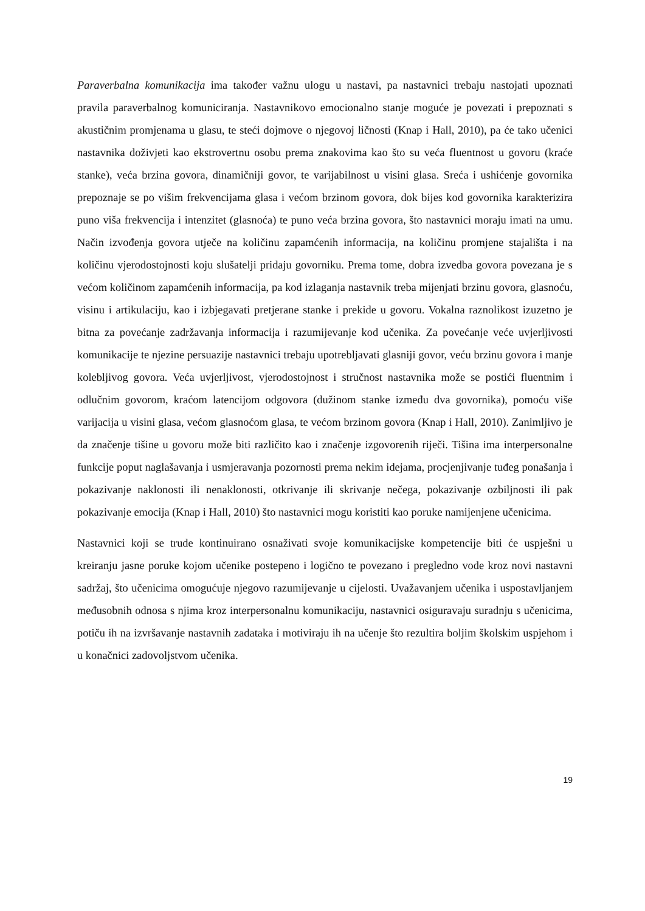Paraverbalna komunikacija ima također važnu ulogu u nastavi, pa nastavnici trebaju nastojati upoznati pravila paraverbalnog komuniciranja. Nastavnikovo emocionalno stanje moguće je povezati i prepoznati s akustičnim promjenama u glasu, te steći dojmove o njegovoj ličnosti (Knap i Hall, 2010), pa će tako učenici nastavnika doživjeti kao ekstrovertnu osobu prema znakovima kao što su veća fluentnost u govoru (kraće stanke), veća brzina govora, dinamičniji govor, te varijabilnost u visini glasa. Sreća i ushićenje govornika prepoznaje se po višim frekvencijama glasa i većom brzinom govora, dok bijes kod govornika karakterizira puno viša frekvencija i intenzitet (glasnoća) te puno veća brzina govora, što nastavnici moraju imati na umu. Način izvođenja govora utječe na količinu zapamćenih informacija, na količinu promjene stajališta i na količinu vjerodostojnosti koju slušatelji pridaju govorniku. Prema tome, dobra izvedba govora povezana je s većom količinom zapamćenih informacija, pa kod izlaganja nastavnik treba mijenjati brzinu govora, glasnoću, visinu i artikulaciju, kao i izbjegavati pretjerane stanke i prekide u govoru. Vokalna raznolikost izuzetno je bitna za povećanje zadržavanja informacija i razumijevanje kod učenika. Za povećanje veće uvjerljivosti komunikacije te njezine persuazije nastavnici trebaju upotrebljavati glasniji govor, veću brzinu govora i manje kolebljivog govora. Veća uvjerljivost, vjerodostojnost i stručnost nastavnika može se postići fluentnim i odlučnim govorom, kraćom latencijom odgovora (dužinom stanke između dva govornika), pomoću više varijacija u visini glasa, većom glasnoćom glasa, te većom brzinom govora (Knap i Hall, 2010). Zanimljivo je da značenje tišine u govoru može biti različito kao i značenje izgovorenih riječi. Tišina ima interpersonalne funkcije poput naglašavanja i usmjeravanja pozornosti prema nekim idejama, procjenjivanje tuđeg ponašanja i pokazivanje naklonosti ili nenaklonosti, otkrivanje ili skrivanje nečega, pokazivanje ozbiljnosti ili pak pokazivanje emocija (Knap i Hall, 2010) što nastavnici mogu koristiti kao poruke namijenjene učenicima.
Nastavnici koji se trude kontinuirano osnaživati svoje komunikacijske kompetencije biti će uspješni u kreiranju jasne poruke kojom učenike postepeno i logično te povezano i pregledno vode kroz novi nastavni sadržaj, što učenicima omogućuje njegovo razumijevanje u cijelosti. Uvažavanjem učenika i uspostavljanjem međusobnih odnosa s njima kroz interpersonalnu komunikaciju, nastavnici osiguravaju suradnju s učenicima, potiču ih na izvršavanje nastavnih zadataka i motiviraju ih na učenje što rezultira boljim školskim uspjehom i u konačnici zadovoljstvom učenika.
19